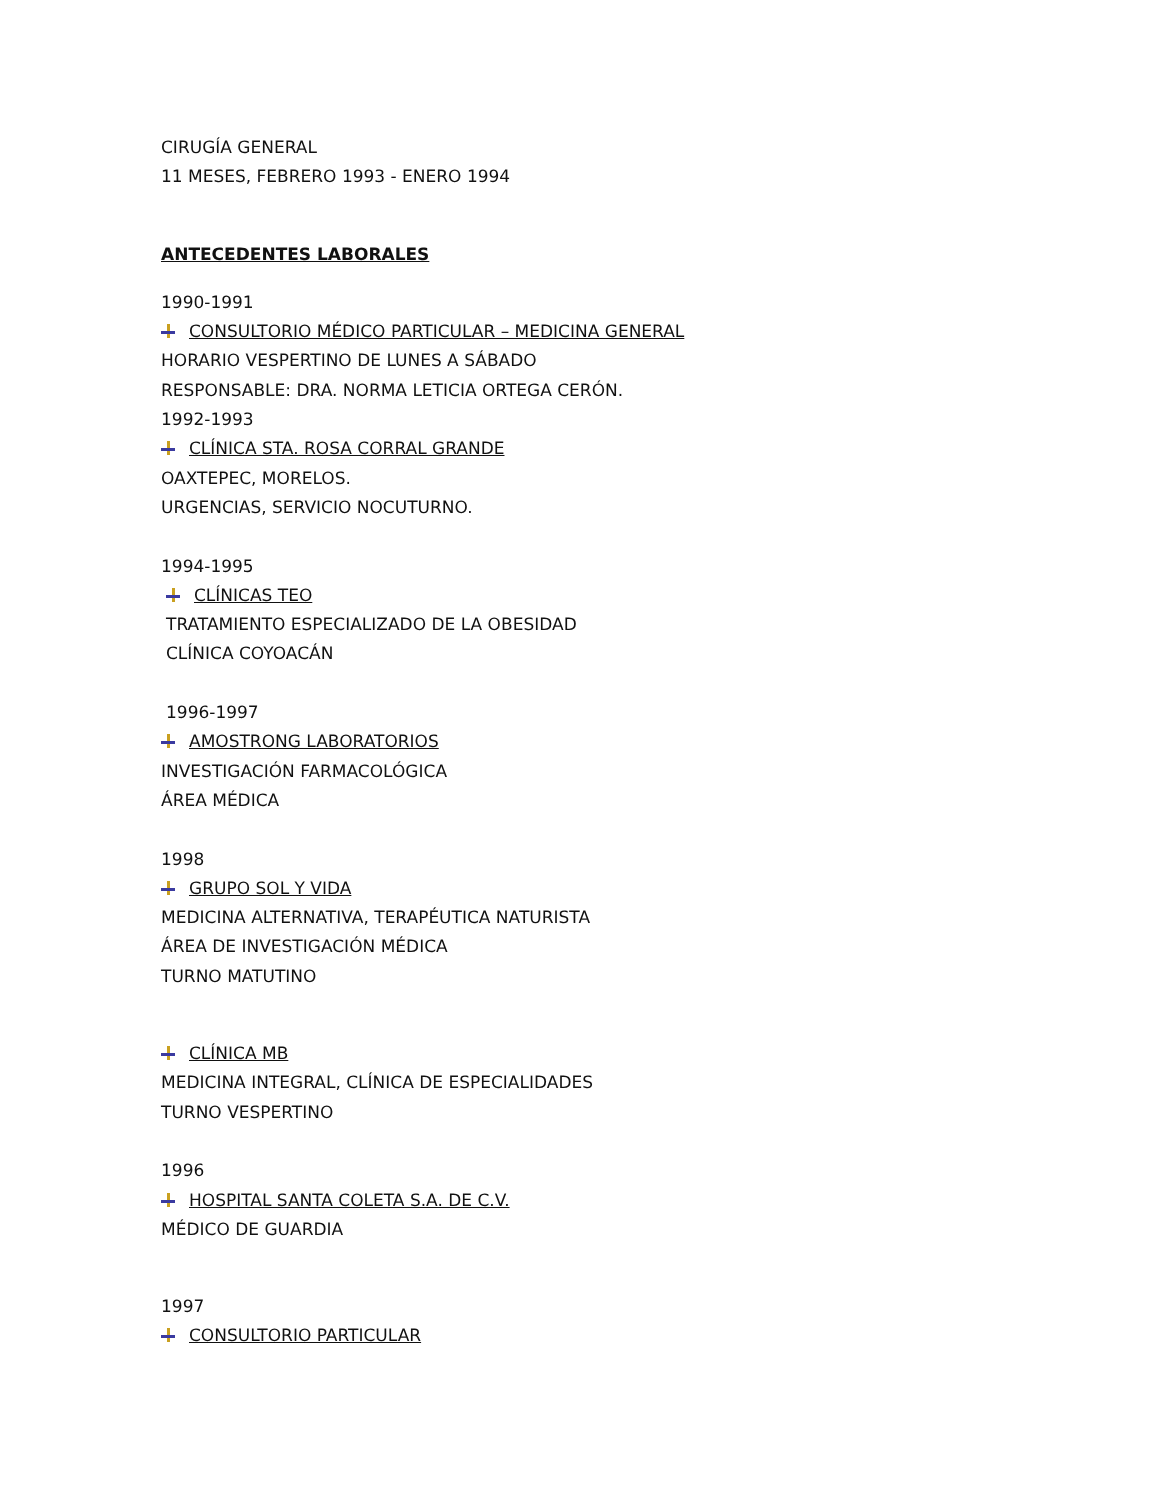CIRUGÍA GENERAL
11 MESES, FEBRERO 1993 - ENERO 1994
ANTECEDENTES LABORALES
1990-1991
CONSULTORIO MÉDICO PARTICULAR – MEDICINA GENERAL
HORARIO VESPERTINO DE LUNES A SÁBADO
RESPONSABLE: DRA. NORMA LETICIA ORTEGA CERÓN.
1992-1993
CLÍNICA STA. ROSA CORRAL GRANDE
OAXTEPEC, MORELOS.
URGENCIAS, SERVICIO NOCUTURNO.
1994-1995
CLÍNICAS TEO
TRATAMIENTO ESPECIALIZADO DE LA OBESIDAD
CLÍNICA COYOACÁN
1996-1997
AMOSTRONG LABORATORIOS
INVESTIGACIÓN FARMACOLÓGICA
ÁREA MÉDICA
1998
GRUPO SOL Y VIDA
MEDICINA ALTERNATIVA, TERAPÉUTICA NATURISTA
ÁREA DE INVESTIGACIÓN MÉDICA
TURNO MATUTINO
CLÍNICA MB
MEDICINA INTEGRAL, CLÍNICA DE ESPECIALIDADES
TURNO VESPERTINO
1996
HOSPITAL SANTA COLETA S.A. DE C.V.
MÉDICO DE GUARDIA
1997
CONSULTORIO PARTICULAR